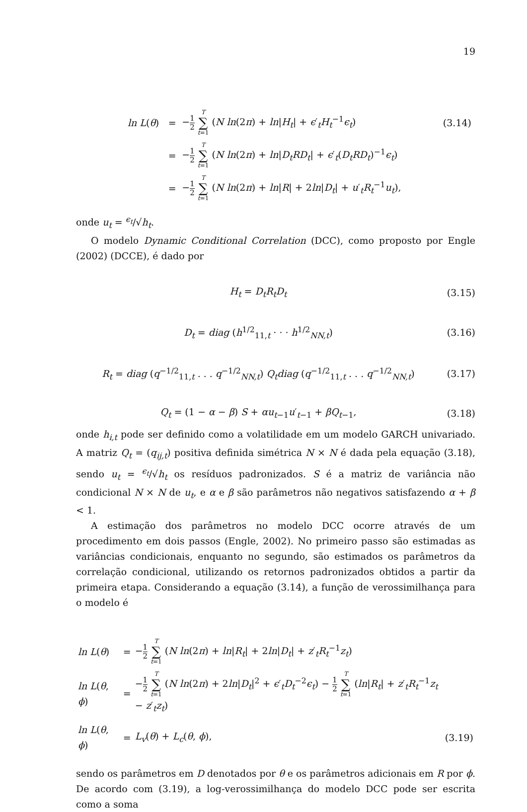19
| ln L ( θ ) | = | − 1 2 T ∑ t =1 ( N ln (2 π ) + ln / H<sub>t</sub> / + ϵ ′<sub>t</sub> H<sub>t</sub><sup>−1</sup> ϵ<sub>t</sub> ) | (3.14) |
| | = | − 1 2 T ∑ t =1 ( N ln (2 π ) + ln / D<sub>t</sub>RD<sub>t</sub> / + ϵ ′<sub>t</sub>( D<sub>t</sub>RD<sub>t</sub> )<sup>−1</sup> ϵ<sub>t</sub> ) | |
| | = | − 1 2 T ∑ t =1 ( N ln (2 π ) + ln / R / + 2 ln / D<sub>t</sub> / + u ′<sub>t</sub> R<sub>t</sub><sup>−1</sup> u<sub>t</sub> ), | |
onde u<sub>t</sub> = <sup>ϵ<sub>t</sub></sup>/√h<sub>t</sub>.
O modelo Dynamic Conditional Correlation (DCC), como proposto por Engle (2002) (DCCE), é dado por
H<sub>t</sub> = D<sub>t</sub>R<sub>t</sub>D<sub>t</sub> (3.15)
D<sub>t</sub> = diag (h<sup>1/2</sup><sub>11,t</sub> · · · h<sup>1/2</sup><sub>NN,t</sub>)
(3.16)
R<sub>t</sub> = diag (q<sup>−1/2</sup><sub>11,t</sub> . . . q<sup>−1/2</sup><sub>NN,t</sub>) Q<sub>t</sub>diag (q<sup>−1/2</sup><sub>11,t</sub> . . . q<sup>−1/2</sup><sub>NN,t</sub>)
(3.17)
Q<sub>t</sub> = (1 − α − β) S + αu<sub>t−1</sub>u′<sub>t−1</sub> + βQ<sub>t−1</sub>,
(3.18)
onde h<sub>i,t</sub> pode ser definido como a volatilidade em um modelo GARCH univariado. A matriz Q<sub>t</sub> = (q<sub>ij,t</sub>) positiva definida simétrica N × N é dada pela equação (3.18), sendo u<sub>t</sub> = <sup>ϵ<sub>t</sub></sup>/√h<sub>t</sub> os resíduos padronizados. S é a matriz de variância não condicional N × N de u<sub>t</sub>, e α e β são parâmetros não negativos satisfazendo α + β < 1.
A estimação dos parâmetros no modelo DCC ocorre através de um procedimento em dois passos (Engle, 2002). No primeiro passo são estimadas as variâncias condicionais, enquanto no segundo, são estimados os parâmetros da correlação condicional, utilizando os retornos padronizados obtidos a partir da primeira etapa. Considerando a equação (3.14), a função de verossimilhança para o modelo é
| ln L ( θ ) | = | − 1 2 T ∑ t =1 ( N ln (2 π ) + ln / R<sub>t</sub> / + 2 ln / D<sub>t</sub> / + z ′<sub>t</sub> R<sub>t</sub><sup>−1</sup> z<sub>t</sub> ) | |
| ln L ( θ , ϕ ) | = | − 1 2 T ∑ t =1 ( N ln (2 π ) + 2 ln / D<sub>t</sub> /<sup>2</sup> + ϵ ′<sub>t</sub> D<sub>t</sub><sup>−2</sup> ϵ<sub>t</sub> ) − 1 2 T ∑ t =1 ( ln / R<sub>t</sub> / + z ′<sub>t</sub> R<sub>t</sub><sup>−1</sup> z<sub>t</sub> − z ′<sub>t</sub> z<sub>t</sub> ) | |
| ln L ( θ , ϕ ) | = | L<sub>v</sub> ( θ ) + L<sub>c</sub> ( θ , ϕ ), | (3.19) |
sendo os parâmetros em D denotados por θ e os parâmetros adicionais em R por ϕ. De acordo com (3.19), a log-verossimilhança do modelo DCC pode ser escrita como a soma